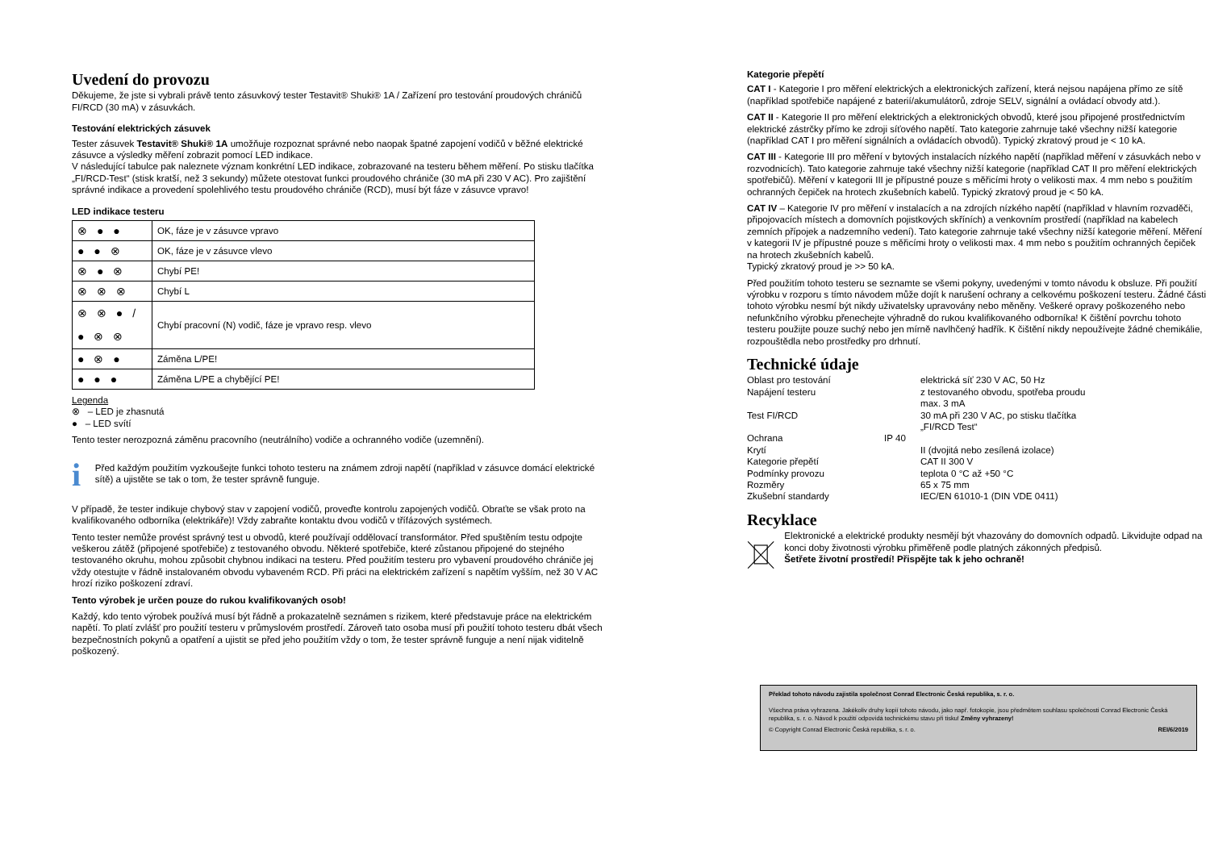Uvedení do provozu
Děkujeme, že jste si vybrali právě tento zásuvkový tester Testavit® Shuki® 1A / Zařízení pro testování proudových chráničů FI/RCD (30 mA) v zásuvkách.
Testování elektrických zásuvek
Tester zásuvek Testavit® Shuki® 1A umožňuje rozpoznat správné nebo naopak špatné zapojení vodičů v běžné elektrické zásuvce a výsledky měření zobrazit pomocí LED indikace.
V následující tabulce pak naleznete význam konkrétní LED indikace, zobrazované na testeru během měření. Po stisku tlačítka „FI/RCD-Test“ (stisk kratší, než 3 sekundy) můžete otestovat funkci proudového chrániče (30 mA při 230 V AC). Pro zajištění správné indikace a provedení spolehlivého testu proudového chrániče (RCD), musí být fáze v zásuvce vpravo!
LED indikace testeru
| ⊗ ● ● | OK, fáze je v zásuvce vpravo |
| ● ● ⊗ | OK, fáze je v zásuvce vlevo |
| ⊗ ● ⊗ | Chybí PE! |
| ⊗ ⊗ ⊗ | Chybí L |
| ⊗ ⊗ ● / ● ⊗ ⊗ | Chybí pracovní (N) vodič, fáze je vpravo resp. vlevo |
| ● ⊗ ● | Záměna L/PE! |
| ● ● ● | Záměna L/PE a chybějící PE! |
Legenda
⊗ – LED je zhasnutá
● – LED svítí
Tento tester nerozpozná záměnu pracovního (neutrálního) vodiče a ochranného vodiče (uzemnění).
i
Před každým použitím vyzkoušejte funkci tohoto testeru na známem zdroji napětí (například v zásuvce domácí elektrické sítě) a ujistěte se tak o tom, že tester správně funguje.
V případě, že tester indikuje chybový stav v zapojení vodičů, proveďte kontrolu zapojených vodičů. Obraťte se však proto na kvalifikovaného odborníka (elektrikáře)! Vždy zabraňte kontaktu dvou vodičů v třífázových systémech.
Tento tester nemůže provést správný test u obvodů, které používají oddělovací transformátor. Před spuštěním testu odpojte veškerou zátěž (připojené spotřebiče) z testovaného obvodu. Některé spotřebiče, které zůstanou připojené do stejného testovaného okruhu, mohou způsobit chybnou indikaci na testeru. Před použitím testeru pro vybavení proudového chrániče jej vždy otestujte v řádně instalovaném obvodu vybaveném RCD. Při práci na elektrickém zařízení s napětím vyšším, než 30 V AC hrozí riziko poškození zdraví.
Tento výrobek je určen pouze do rukou kvalifikovaných osob!
Každý, kdo tento výrobek používá musí být řádně a prokazatelně seznámen s rizikem, které představuje práce na elektrickém napětí. To platí zvlášť pro použití testeru v průmyslovém prostředí. Zároveň tato osoba musí při použití tohoto testeru dbát všech bezpečnostních pokynů a opatření a ujistit se před jeho použitím vždy o tom, že tester správně funguje a není nijak viditelně poškozený.
Kategorie přepětí
CAT I - Kategorie I pro měření elektrických a elektronických zařízení, která nejsou napájena přímo ze sítě (například spotřebiče napájené z baterií/akumulátorů, zdroje SELV, signální a ovládací obvody atd.).
CAT II - Kategorie II pro měření elektrických a elektronických obvodů, které jsou připojené prostřednictvím elektrické zástrčky přímo ke zdroji síťového napětí. Tato kategorie zahrnuje také všechny nižší kategorie (například CAT I pro měření signálních a ovládacích obvodů). Typický zkratový proud je < 10 kA.
CAT III - Kategorie III pro měření v bytových instalacích nízkého napětí (například měření v zásuvkách nebo v rozvodnicích). Tato kategorie zahrnuje také všechny nižší kategorie (například CAT II pro měření elektrických spotřebičů). Měření v kategorii III je přípustné pouze s měřicími hroty o velikosti max. 4 mm nebo s použitím ochranných čepiček na hrotech zkušebních kabelů. Typický zkratový proud je < 50 kA.
CAT IV – Kategorie IV pro měření v instalacích a na zdrojích nízkého napětí (například v hlavním rozvaděči, připojovacích místech a domovních pojistkových skříních) a venkovním prostředí (například na kabelech zemních přípojek a nadzemního vedení). Tato kategorie zahrnuje také všechny nižší kategorie měření. Měření v kategorii IV je přípustné pouze s měřicími hroty o velikosti max. 4 mm nebo s použitím ochranných čepiček na hrotech zkušebních kabelů.
Typický zkratový proud je >> 50 kA.
Před použitím tohoto testeru se seznamte se všemi pokyny, uvedenými v tomto návodu k obsluze. Při použití výrobku v rozporu s tímto návodem může dojít k narušení ochrany a celkovému poškození testeru. Žádné části tohoto výrobku nesmí být nikdy uživatelsky upravovány nebo měněny. Veškeré opravy poškozeného nebo nefunkčního výrobku přenechejte výhradně do rukou kvalifikovaného odborníka! K čištění povrchu tohoto testeru použijte pouze suchý nebo jen mírně navlhčený hadřík. K čištění nikdy nepoužívejte žádné chemikálie, rozpouštědla nebo prostředky pro drhnutí.
Technické údaje
Oblast pro testování
elektrická síť 230 V AC, 50 Hz
Napájení testeru
z testovaného obvodu, spotřeba proudu max. 3 mA
Test FI/RCD
30 mA při 230 V AC, po stisku tlačítka „FI/RCD Test“
Ochrana
IP 40
Krytí
II (dvojitá nebo zesílená izolace)
Kategorie přepětí
CAT II 300 V
Podmínky provozu
teplota 0 °C až +50 °C
Rozměry
65 x 75 mm
Zkušební standardy
IEC/EN 61010-1 (DIN VDE 0411)
Recyklace
Elektronické a elektrické produkty nesmějí být vhazovány do domovních odpadů. Likvidujte odpad na konci doby životnosti výrobku přiměřeně podle platných zákonných předpisů.
Šetřete životní prostředí! Přispějte tak k jeho ochraně!
Překlad tohoto návodu zajistila společnost Conrad Electronic Česká republika, s. r. o.
Všechna práva vyhrazena. Jakékoliv druhy kopií tohoto návodu, jako např. fotokopie, jsou předmětem souhlasu společnosti Conrad Electronic Česká republika, s. r. o. Návod k použití odpovídá technickému stavu při tisku! Změny vyhrazeny!
© Copyright Conrad Electronic Česká republika, s. r. o. REI/6/2019